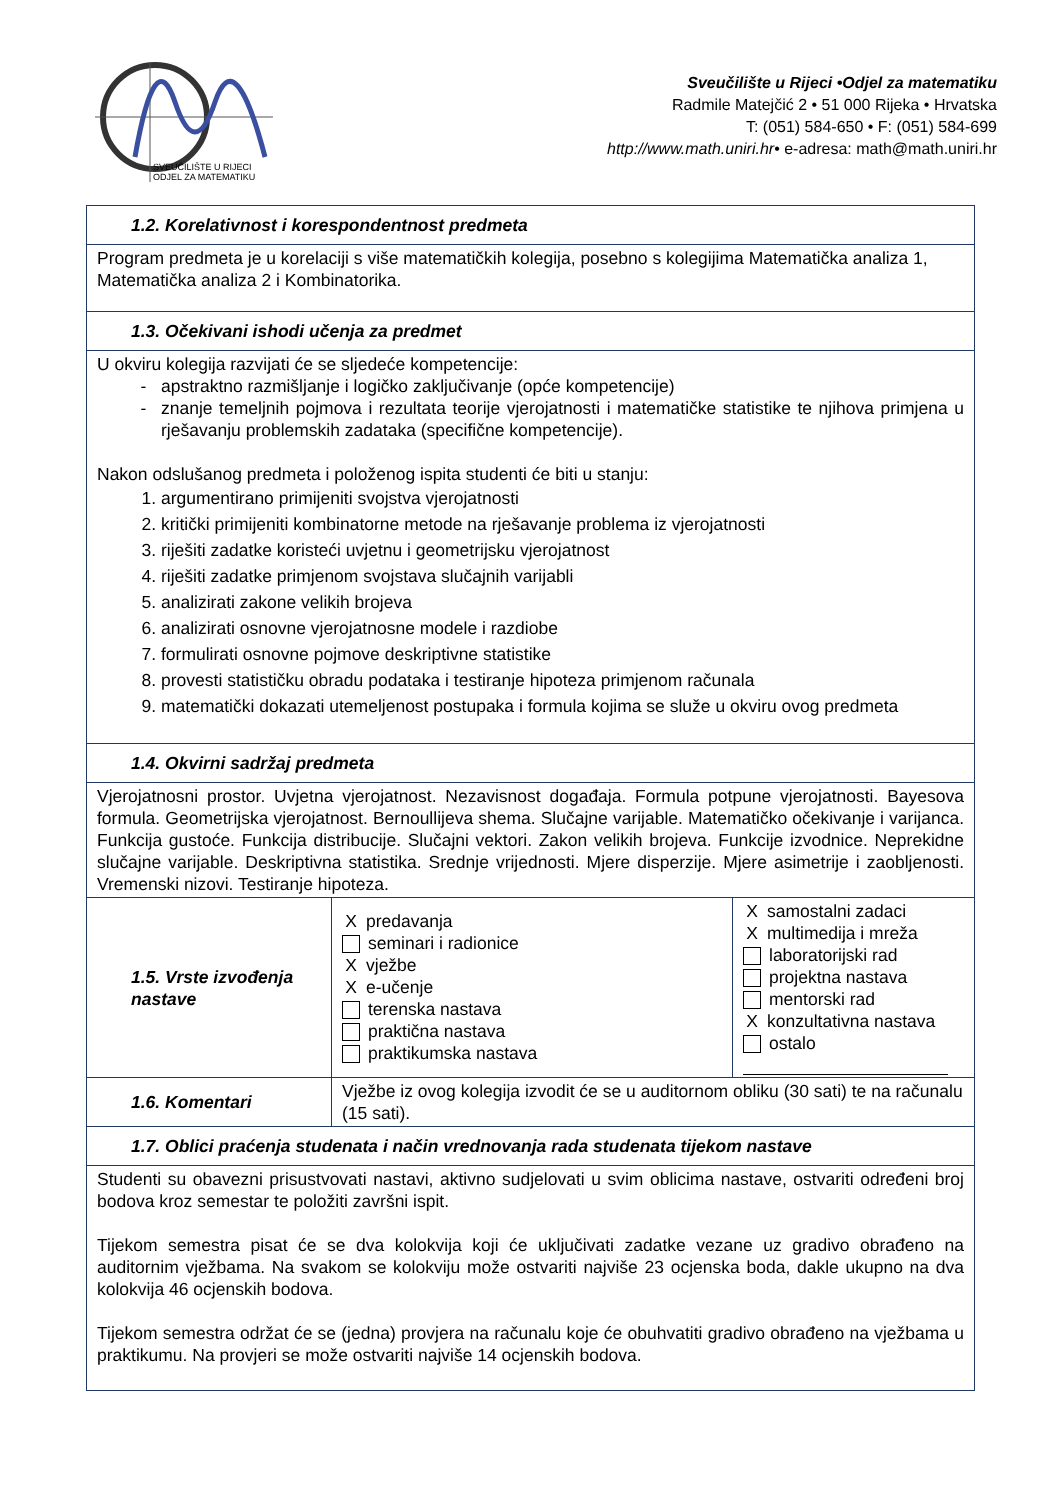SVEUČILIŠTE U RIJECI
ODJEL ZA MATEMATIKU
Sveučilište u Rijeci •Odjel za matematiku
Radmile Matejčić 2 • 51 000 Rijeka • Hrvatska
T: (051) 584-650 • F: (051) 584-699
http://www.math.uniri.hr• e-adresa: math@math.uniri.hr
| 1.2. Korelativnost i korespondentnost predmeta | | |
| Program predmeta je u korelaciji s više matematičkih kolegija, posebno s kolegijima Matematička analiza 1, Matematička analiza 2 i Kombinatorika. | | |
| 1.3. Očekivani ishodi učenja za predmet | | |
| U okviru kolegija razvijati će se sljedeće kompetencije: apstraktno razmišljanje i logičko zaključivanje (opće kompetencije) znanje temeljnih pojmova i rezultata teorije vjerojatnosti i matematičke statistike te njihova primjena u rješavanju problemskih zadataka (specifične kompetencije). Nakon odslušanog predmeta i položenog ispita studenti će biti u stanju: 1. argumentirano primijeniti svojstva vjerojatnosti 2. kritički primijeniti kombinatorne metode na rješavanje problema iz vjerojatnosti 3. riješiti zadatke koristeći uvjetnu i geometrijsku vjerojatnost 4. riješiti zadatke primjenom svojstava slučajnih varijabli 5. analizirati zakone velikih brojeva 6. analizirati osnovne vjerojatnosne modele i razdiobe 7. formulirati osnovne pojmove deskriptivne statistike 8. provesti statističku obradu podataka i testiranje hipoteza primjenom računala 9. matematički dokazati utemeljenost postupaka i formula kojima se služe u okviru ovog predmeta | | |
| 1.4. Okvirni sadržaj predmeta | | |
| Vjerojatnosni prostor. Uvjetna vjerojatnost. Nezavisnost događaja. Formula potpune vjerojatnosti. Bayesova formula. Geometrijska vjerojatnost. Bernoullijeva shema. Slučajne varijable. Matematičko očekivanje i varijanca. Funkcija gustoće. Funkcija distribucije. Slučajni vektori. Zakon velikih brojeva. Funkcije izvodnice. Neprekidne slučajne varijable. Deskriptivna statistika. Srednje vrijednosti. Mjere disperzije. Mjere asimetrije i zaobljenosti. Vremenski nizovi. Testiranje hipoteza. | | |
| 1.5. Vrste izvođenja nastave | X predavanja seminari i radionice X vježbe X e-učenje terenska nastava praktična nastava praktikumska nastava | X samostalni zadaci X multimedija i mreža laboratorijski rad projektna nastava mentorski rad X konzultativna nastava ostalo |
| 1.6. Komentari | Vježbe iz ovog kolegija izvodit će se u auditornom obliku (30 sati) te na računalu (15 sati). | |
| 1.7. Oblici praćenja studenata i način vrednovanja rada studenata tijekom nastave | | |
| Studenti su obavezni prisustvovati nastavi, aktivno sudjelovati u svim oblicima nastave, ostvariti određeni broj bodova kroz semestar te položiti završni ispit. Tijekom semestra pisat će se dva kolokvija koji će uključivati zadatke vezane uz gradivo obrađeno na auditornim vježbama. Na svakom se kolokviju može ostvariti najviše 23 ocjenska boda, dakle ukupno na dva kolokvija 46 ocjenskih bodova. Tijekom semestra održat će se (jedna) provjera na računalu koje će obuhvatiti gradivo obrađeno na vježbama u praktikumu. Na provjeri se može ostvariti najviše 14 ocjenskih bodova. | | |